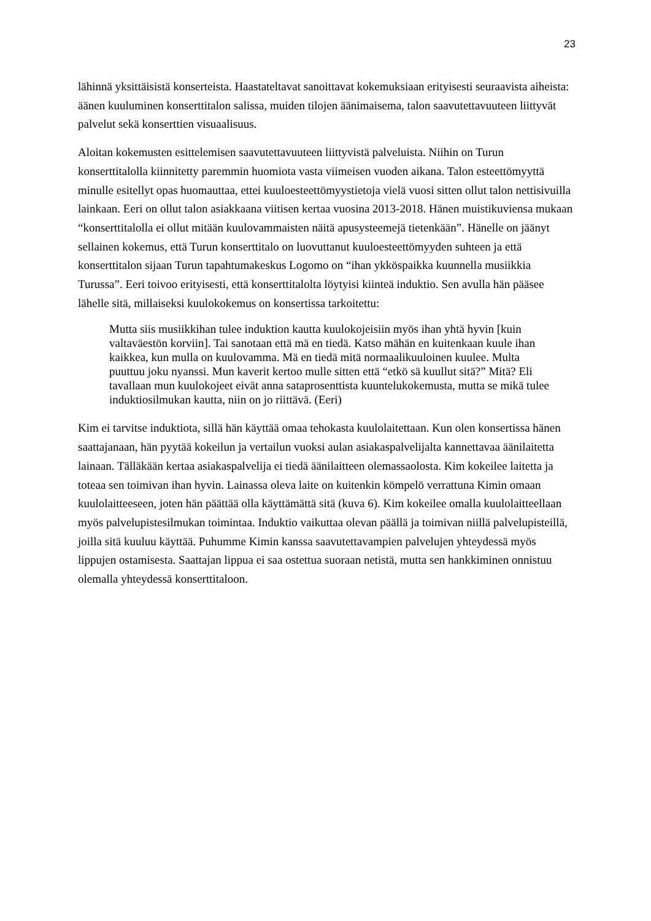23
lähinnä yksittäisistä konserteista. Haastateltavat sanoittavat kokemuksiaan erityisesti seuraavista aiheista: äänen kuuluminen konserttitalon salissa, muiden tilojen äänimaisema, talon saavutettavuuteen liittyvät palvelut sekä konserttien visuaalisuus.
Aloitan kokemusten esittelemisen saavutettavuuteen liittyvistä palveluista. Niihin on Turun konserttitalolla kiinnitetty paremmin huomiota vasta viimeisen vuoden aikana. Talon esteettömyyttä minulle esitellyt opas huomauttaa, ettei kuuloesteettömyystietoja vielä vuosi sitten ollut talon nettisivuilla lainkaan. Eeri on ollut talon asiakkaana viitisen kertaa vuosina 2013-2018. Hänen muistikuviensa mukaan “konserttitalolla ei ollut mitään kuulovammaisten näitä apusysteemejä tietenkään”. Hänelle on jäänyt sellainen kokemus, että Turun konserttitalo on luovuttanut kuuloesteettömyyden suhteen ja että konserttitalon sijaan Turun tapahtumakeskus Logomo on “ihan ykköspaikka kuunnella musiikkia Turussa”. Eeri toivoo erityisesti, että konserttitalolta löytyisi kiinteä induktio. Sen avulla hän pääsee lähelle sitä, millaiseksi kuulokokemus on konsertissa tarkoitettu:
Mutta siis musiikkihan tulee induktion kautta kuulokojeisiin myös ihan yhtä hyvin [kuin valtaväestön korviin]. Tai sanotaan että mä en tiedä. Katso mähän en kuitenkaan kuule ihan kaikkea, kun mulla on kuulovamma. Mä en tiedä mitä normaalikuuloinen kuulee. Multa puuttuu joku nyanssi. Mun kaverit kertoo mulle sitten että “etkö sä kuullut sitä?” Mitä? Eli tavallaan mun kuulokojeet eivät anna sataprosenttista kuuntelukokemusta, mutta se mikä tulee induktiosilmukan kautta, niin on jo riittävä. (Eeri)
Kim ei tarvitse induktiota, sillä hän käyttää omaa tehokasta kuulolaitettaan. Kun olen konsertissa hänen saattajanaan, hän pyytää kokeilun ja vertailun vuoksi aulan asiakaspalvelijalta kannettavaa äänilaitetta lainaan. Tälläkään kertaa asiakaspalvelija ei tiedä äänilaitteen olemassaolosta. Kim kokeilee laitetta ja toteaa sen toimivan ihan hyvin. Lainassa oleva laite on kuitenkin kömpelö verrattuna Kimin omaan kuulolaitteeseen, joten hän päättää olla käyttämättä sitä (kuva 6). Kim kokeilee omalla kuulolaitteellaan myös palvelupistesilmukan toimintaa. Induktio vaikuttaa olevan päällä ja toimivan niillä palvelupisteillä, joilla sitä kuuluu käyttää. Puhumme Kimin kanssa saavutettavampien palvelujen yhteydessä myös lippujen ostamisesta. Saattajan lippua ei saa ostettua suoraan netistä, mutta sen hankkiminen onnistuu olemalla yhteydessä konserttitaloon.